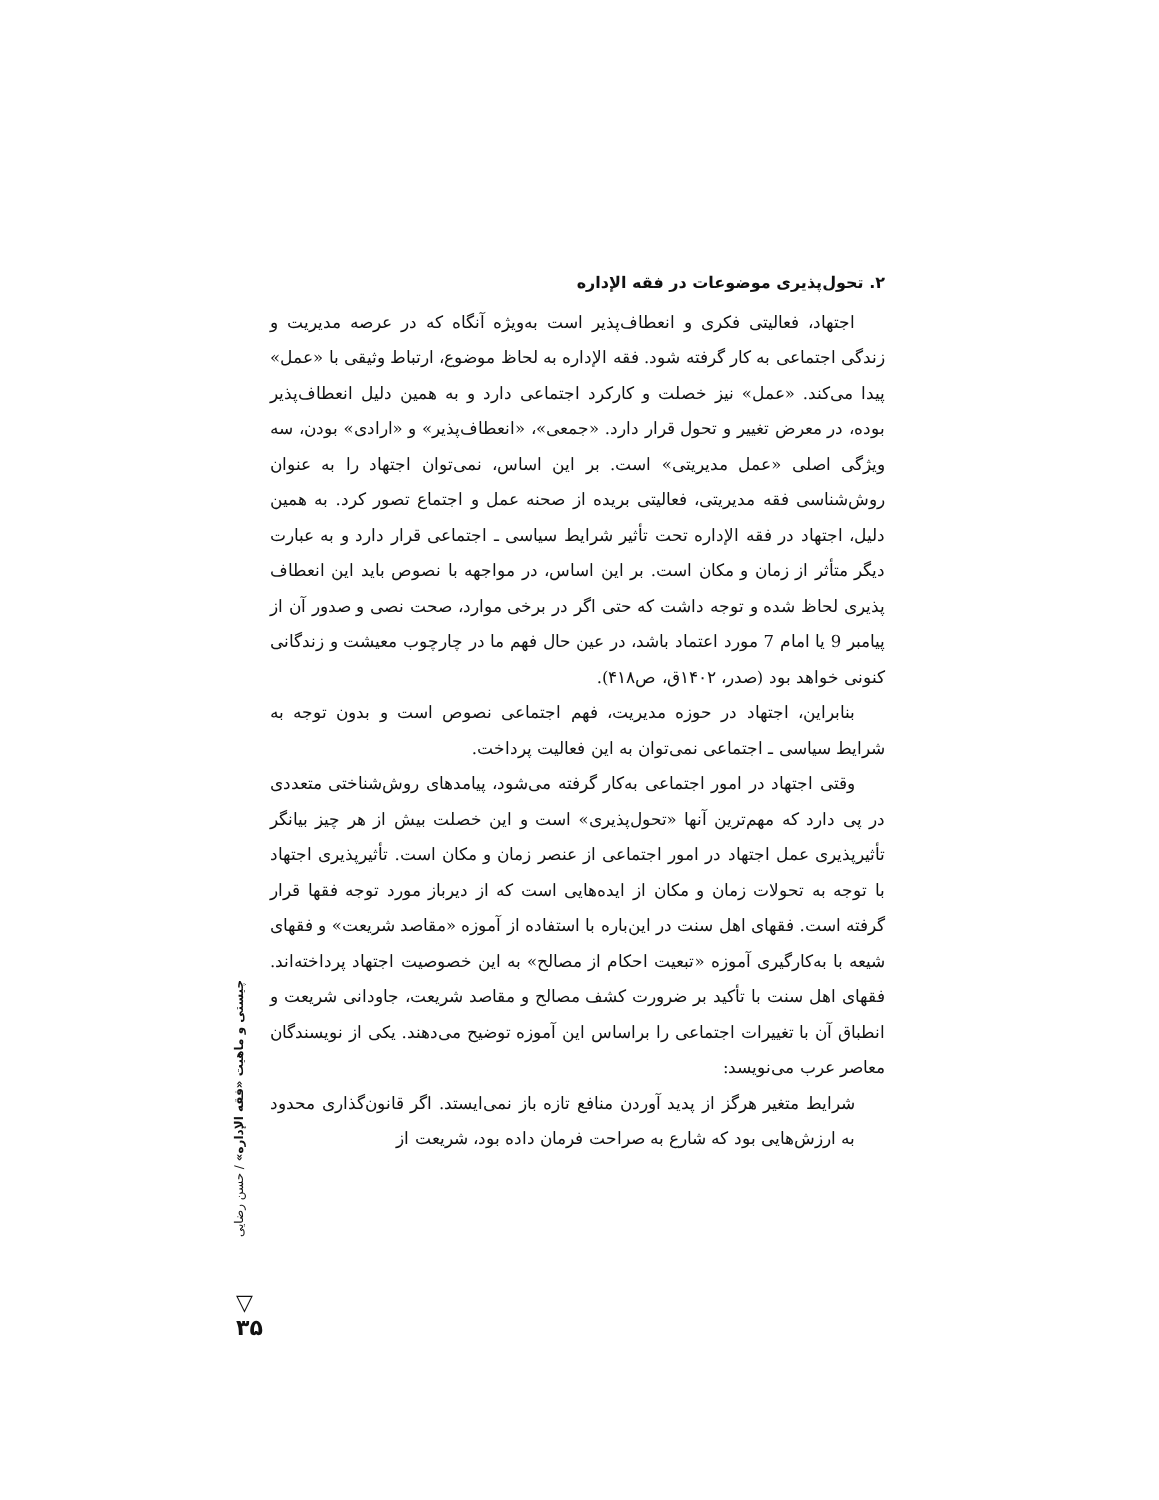۲. تحول‌پذیری موضوعات در فقه الإداره
اجتهاد، فعالیتی فکری و انعطاف‌پذیر است به‌ویژه آنگاه که در عرصه مدیریت و زندگی اجتماعی به کار گرفته شود. فقه الإداره به لحاظ موضوع، ارتباط وثیقی با «عمل» پیدا می‌کند. «عمل» نیز خصلت و کارکرد اجتماعی دارد و به همین دلیل انعطاف‌پذیر بوده، در معرض تغییر و تحول قرار دارد. «جمعی»، «انعطاف‌پذیر» و «ارادی» بودن، سه ویژگی اصلی «عمل مدیریتی» است. بر این اساس، نمی‌توان اجتهاد را به عنوان روش‌شناسی فقه مدیریتی، فعالیتی بریده از صحنه عمل و اجتماع تصور کرد. به همین دلیل، اجتهاد در فقه الإداره تحت تأثیر شرایط سیاسی ـ اجتماعی قرار دارد و به عبارت دیگر متأثر از زمان و مکان است. بر این اساس، در مواجهه با نصوص باید این انعطاف پذیری لحاظ شده و توجه داشت که حتی اگر در برخی موارد، صحت نصی و صدور آن از پیامبر 9 یا امام 7 مورد اعتماد باشد، در عین حال فهم ما در چارچوب معیشت و زندگانی کنونی خواهد بود (صدر، ۱۴۰۲ق، ص۴۱۸).
بنابراین، اجتهاد در حوزه مدیریت، فهم اجتماعی نصوص است و بدون توجه به شرایط سیاسی ـ اجتماعی نمی‌توان به این فعالیت پرداخت.
وقتی اجتهاد در امور اجتماعی به‌کار گرفته می‌شود، پیامدهای روش‌شناختی متعددی در پی دارد که مهم‌ترین آنها «تحول‌پذیری» است و این خصلت بیش از هر چیز بیانگر تأثیرپذیری عمل اجتهاد در امور اجتماعی از عنصر زمان و مکان است. تأثیرپذیری اجتهاد با توجه به تحولات زمان و مکان از ایده‌هایی است که از دیرباز مورد توجه فقها قرار گرفته است. فقهای اهل سنت در این‌باره با استفاده از آموزه «مقاصد شریعت» و فقهای شیعه با به‌کارگیری آموزه «تبعیت احکام از مصالح» به این خصوصیت اجتهاد پرداخته‌اند. فقهای اهل سنت با تأکید بر ضرورت کشف مصالح و مقاصد شریعت، جاودانی شریعت و انطباق آن با تغییرات اجتماعی را براساس این آموزه توضیح می‌دهند. یکی از نویسندگان معاصر عرب می‌نویسد:
شرایط متغیر هرگز از پدید آوردن منافع تازه باز نمی‌ایستد. اگر قانون‌گذاری محدود به ارزش‌هایی بود که شارع به صراحت فرمان داده بود، شریعت از
چیستی و ماهیت «فقه الإداره» / حسن رضایی
▽
۳۵